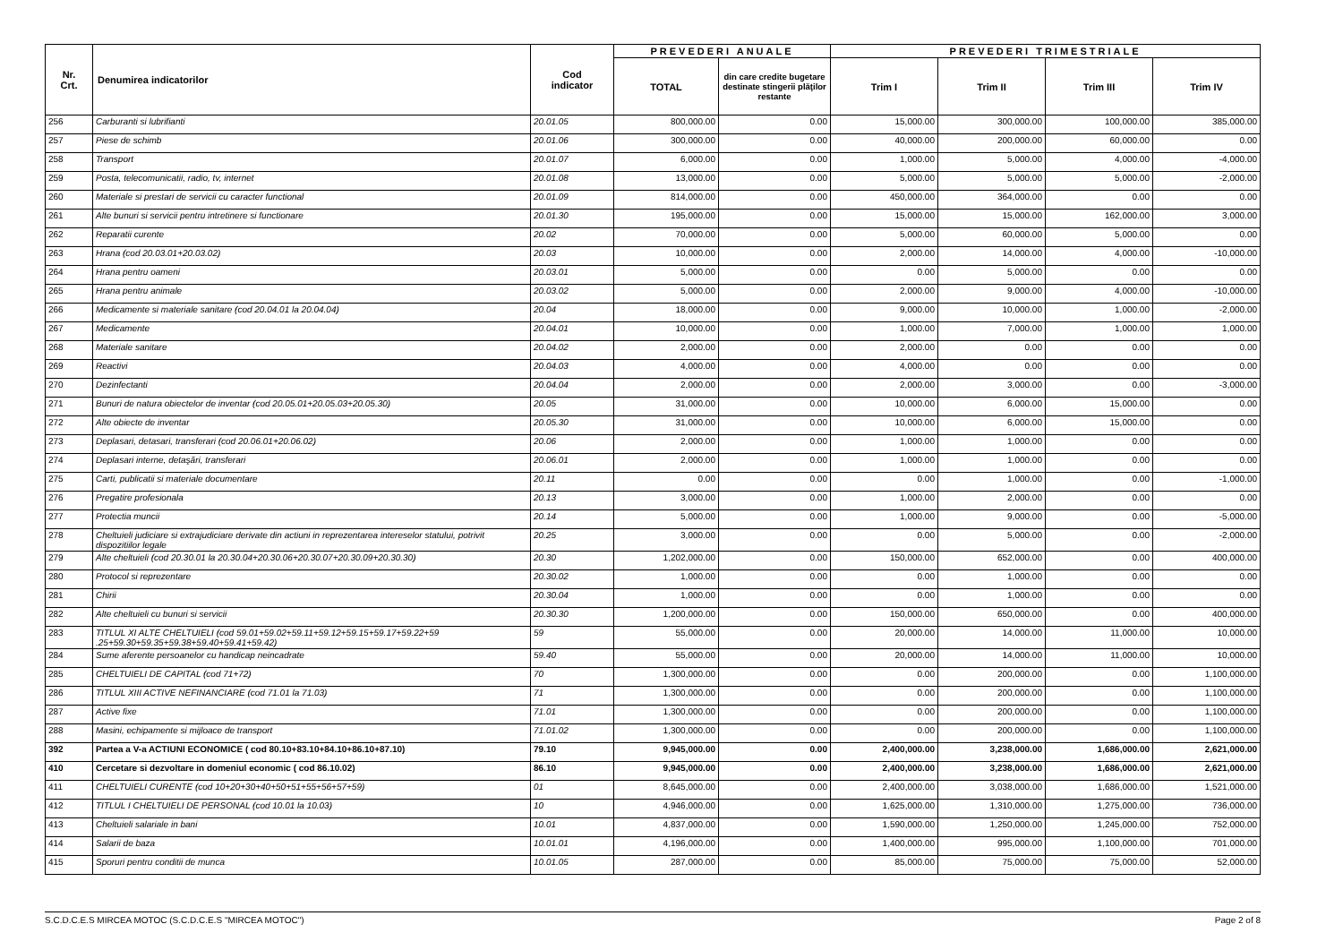| Nr. Crt. | Denumirea indicatorilor | Cod indicator | PREVEDERI ANUALE | | PREVEDERI TRIMESTRIALE | | | |
| --- | --- | --- | --- | --- | --- | --- | --- | --- |
| | | | TOTAL | din care credite bugetare destinate stingerii plăţilor restante | Trim I | Trim II | Trim III | Trim IV |
| 256 | Carburanti si lubrifianti | 20.01.05 | 800,000.00 | 0.00 | 15,000.00 | 300,000.00 | 100,000.00 | 385,000.00 |
| 257 | Piese de schimb | 20.01.06 | 300,000.00 | 0.00 | 40,000.00 | 200,000.00 | 60,000.00 | 0.00 |
| 258 | Transport | 20.01.07 | 6,000.00 | 0.00 | 1,000.00 | 5,000.00 | 4,000.00 | -4,000.00 |
| 259 | Posta, telecomunicatii, radio, tv, internet | 20.01.08 | 13,000.00 | 0.00 | 5,000.00 | 5,000.00 | 5,000.00 | -2,000.00 |
| 260 | Materiale si prestari de servicii cu caracter functional | 20.01.09 | 814,000.00 | 0.00 | 450,000.00 | 364,000.00 | 0.00 | 0.00 |
| 261 | Alte bunuri si servicii pentru intretinere si functionare | 20.01.30 | 195,000.00 | 0.00 | 15,000.00 | 15,000.00 | 162,000.00 | 3,000.00 |
| 262 | Reparatii curente | 20.02 | 70,000.00 | 0.00 | 5,000.00 | 60,000.00 | 5,000.00 | 0.00 |
| 263 | Hrana (cod 20.03.01+20.03.02) | 20.03 | 10,000.00 | 0.00 | 2,000.00 | 14,000.00 | 4,000.00 | -10,000.00 |
| 264 | Hrana pentru oameni | 20.03.01 | 5,000.00 | 0.00 | 0.00 | 5,000.00 | 0.00 | 0.00 |
| 265 | Hrana pentru animale | 20.03.02 | 5,000.00 | 0.00 | 2,000.00 | 9,000.00 | 4,000.00 | -10,000.00 |
| 266 | Medicamente si materiale sanitare (cod 20.04.01 la 20.04.04) | 20.04 | 18,000.00 | 0.00 | 9,000.00 | 10,000.00 | 1,000.00 | -2,000.00 |
| 267 | Medicamente | 20.04.01 | 10,000.00 | 0.00 | 1,000.00 | 7,000.00 | 1,000.00 | 1,000.00 |
| 268 | Materiale sanitare | 20.04.02 | 2,000.00 | 0.00 | 2,000.00 | 0.00 | 0.00 | 0.00 |
| 269 | Reactivi | 20.04.03 | 4,000.00 | 0.00 | 4,000.00 | 0.00 | 0.00 | 0.00 |
| 270 | Dezinfectanti | 20.04.04 | 2,000.00 | 0.00 | 2,000.00 | 3,000.00 | 0.00 | -3,000.00 |
| 271 | Bunuri de natura obiectelor de inventar (cod 20.05.01+20.05.03+20.05.30) | 20.05 | 31,000.00 | 0.00 | 10,000.00 | 6,000.00 | 15,000.00 | 0.00 |
| 272 | Alte obiecte de inventar | 20.05.30 | 31,000.00 | 0.00 | 10,000.00 | 6,000.00 | 15,000.00 | 0.00 |
| 273 | Deplasari, detasari, transferari (cod 20.06.01+20.06.02) | 20.06 | 2,000.00 | 0.00 | 1,000.00 | 1,000.00 | 0.00 | 0.00 |
| 274 | Deplasari interne, detaşări, transferari | 20.06.01 | 2,000.00 | 0.00 | 1,000.00 | 1,000.00 | 0.00 | 0.00 |
| 275 | Carti, publicatii si materiale documentare | 20.11 | 0.00 | 0.00 | 0.00 | 1,000.00 | 0.00 | -1,000.00 |
| 276 | Pregatire profesionala | 20.13 | 3,000.00 | 0.00 | 1,000.00 | 2,000.00 | 0.00 | 0.00 |
| 277 | Protectia muncii | 20.14 | 5,000.00 | 0.00 | 1,000.00 | 9,000.00 | 0.00 | -5,000.00 |
| 278 | Cheltuieli judiciare si extrajudiciare derivate din actiuni in reprezentarea intereselor statului, potrivit dispozitiilor legale | 20.25 | 3,000.00 | 0.00 | 0.00 | 5,000.00 | 0.00 | -2,000.00 |
| 279 | Alte cheltuieli (cod 20.30.01 la 20.30.04+20.30.06+20.30.07+20.30.09+20.30.30) | 20.30 | 1,202,000.00 | 0.00 | 150,000.00 | 652,000.00 | 0.00 | 400,000.00 |
| 280 | Protocol si reprezentare | 20.30.02 | 1,000.00 | 0.00 | 0.00 | 1,000.00 | 0.00 | 0.00 |
| 281 | Chirii | 20.30.04 | 1,000.00 | 0.00 | 0.00 | 1,000.00 | 0.00 | 0.00 |
| 282 | Alte cheltuieli cu bunuri si servicii | 20.30.30 | 1,200,000.00 | 0.00 | 150,000.00 | 650,000.00 | 0.00 | 400,000.00 |
| 283 | TITLUL XI ALTE CHELTUIELI (cod 59.01+59.02+59.11+59.12+59.15+59.17+59.22+59 .25+59.30+59.35+59.38+59.40+59.41+59.42) | 59 | 55,000.00 | 0.00 | 20,000.00 | 14,000.00 | 11,000.00 | 10,000.00 |
| 284 | Sume aferente persoanelor cu handicap neincadrate | 59.40 | 55,000.00 | 0.00 | 20,000.00 | 14,000.00 | 11,000.00 | 10,000.00 |
| 285 | CHELTUIELI DE CAPITAL (cod 71+72) | 70 | 1,300,000.00 | 0.00 | 0.00 | 200,000.00 | 0.00 | 1,100,000.00 |
| 286 | TITLUL XIII ACTIVE NEFINANCIARE (cod 71.01 la 71.03) | 71 | 1,300,000.00 | 0.00 | 0.00 | 200,000.00 | 0.00 | 1,100,000.00 |
| 287 | Active fixe | 71.01 | 1,300,000.00 | 0.00 | 0.00 | 200,000.00 | 0.00 | 1,100,000.00 |
| 288 | Masini, echipamente si mijloace de transport | 71.01.02 | 1,300,000.00 | 0.00 | 0.00 | 200,000.00 | 0.00 | 1,100,000.00 |
| 392 | Partea a V-a ACTIUNI ECONOMICE ( cod 80.10+83.10+84.10+86.10+87.10) | 79.10 | 9,945,000.00 | 0.00 | 2,400,000.00 | 3,238,000.00 | 1,686,000.00 | 2,621,000.00 |
| 410 | Cercetare si dezvoltare in domeniul economic ( cod 86.10.02) | 86.10 | 9,945,000.00 | 0.00 | 2,400,000.00 | 3,238,000.00 | 1,686,000.00 | 2,621,000.00 |
| 411 | CHELTUIELI CURENTE (cod 10+20+30+40+50+51+55+56+57+59) | 01 | 8,645,000.00 | 0.00 | 2,400,000.00 | 3,038,000.00 | 1,686,000.00 | 1,521,000.00 |
| 412 | TITLUL I CHELTUIELI DE PERSONAL (cod 10.01 la 10.03) | 10 | 4,946,000.00 | 0.00 | 1,625,000.00 | 1,310,000.00 | 1,275,000.00 | 736,000.00 |
| 413 | Cheltuieli salariale in bani | 10.01 | 4,837,000.00 | 0.00 | 1,590,000.00 | 1,250,000.00 | 1,245,000.00 | 752,000.00 |
| 414 | Salarii de baza | 10.01.01 | 4,196,000.00 | 0.00 | 1,400,000.00 | 995,000.00 | 1,100,000.00 | 701,000.00 |
| 415 | Sporuri pentru conditii de munca | 10.01.05 | 287,000.00 | 0.00 | 85,000.00 | 75,000.00 | 75,000.00 | 52,000.00 |
S.C.D.C.E.S MIRCEA MOTOC (S.C.D.C.E.S "MIRCEA MOTOC") Page 2 of 8